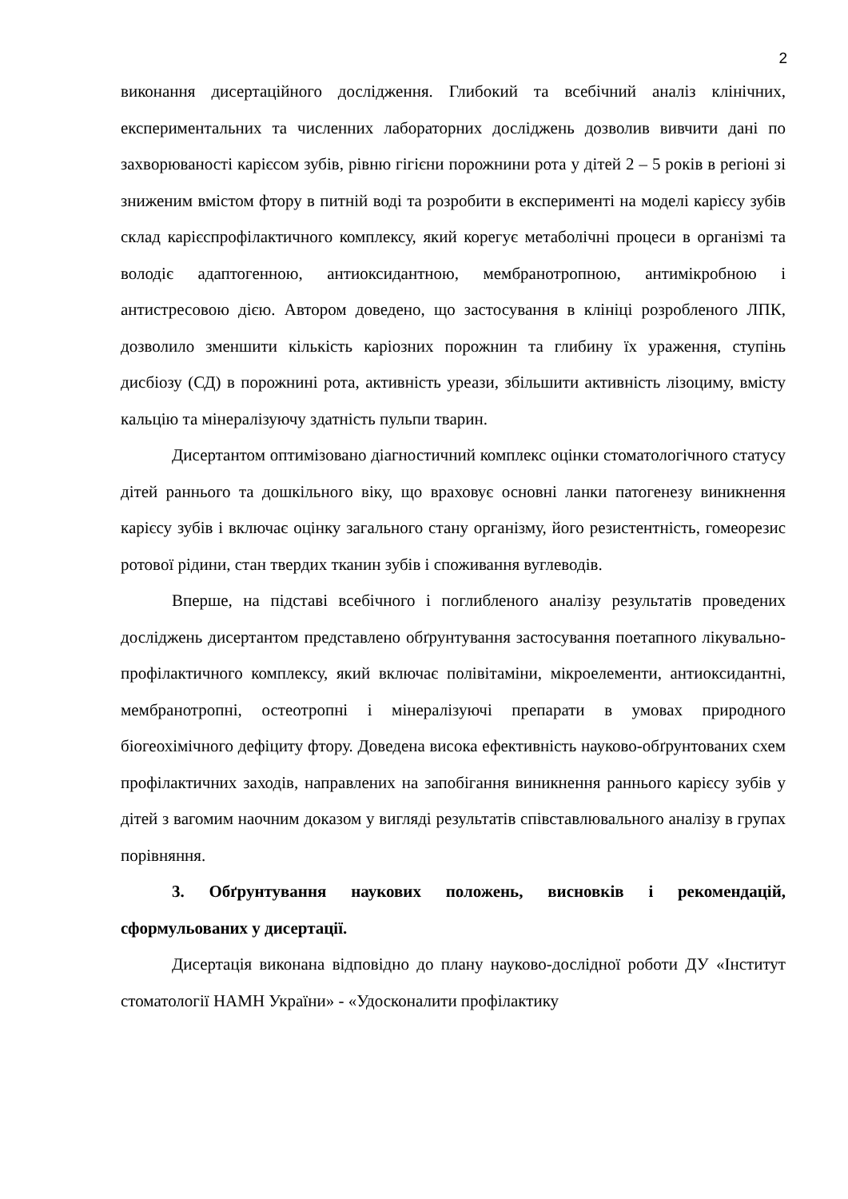2
виконання дисертаційного дослідження. Глибокий та всебічний аналіз клінічних, експериментальних та численних лабораторних досліджень дозволив вивчити дані по захворюваності карієсом зубів, рівню гігієни порожнини рота у дітей 2 – 5 років в регіоні зі зниженим вмістом фтору в питній воді та розробити в експерименті на моделі карієсу зубів склад карієспрофілактичного комплексу, який корегує метаболічні процеси в організмі та володіє адаптогенною, антиоксидантною, мембранотропною, антимікробною і антистресовою дією. Автором доведено, що застосування в клініці розробленого ЛПК, дозволило зменшити кількість каріозних порожнин та глибину їх ураження, ступінь дисбіозу (СД) в порожнині рота, активність уреази, збільшити активність лізоциму, вмісту кальцію та мінералізуючу здатність пульпи тварин.
Дисертантом оптимізовано діагностичний комплекс оцінки стоматологічного статусу дітей раннього та дошкільного віку, що враховує основні ланки патогенезу виникнення карієсу зубів і включає оцінку загального стану організму, його резистентність, гомеорезис ротової рідини, стан твердих тканин зубів і споживання вуглеводів.
Вперше, на підставі всебічного і поглибленого аналізу результатів проведених досліджень дисертантом представлено обґрунтування застосування поетапного лікувально-профілактичного комплексу, який включає полівітаміни, мікроелементи, антиоксидантні, мембранотропні, остеотропні і мінералізуючі препарати в умовах природного біогеохімічного дефіциту фтору. Доведена висока ефективність науково-обґрунтованих схем профілактичних заходів, направлених на запобігання виникнення раннього карієсу зубів у дітей з вагомим наочним доказом у вигляді результатів співставлювального аналізу в групах порівняння.
3. Обґрунтування наукових положень, висновків і рекомендацій, сформульованих у дисертації.
Дисертація виконана відповідно до плану науково-дослідної роботи ДУ «Інститут стоматології НАМН України» - «Удосконалити профілактику